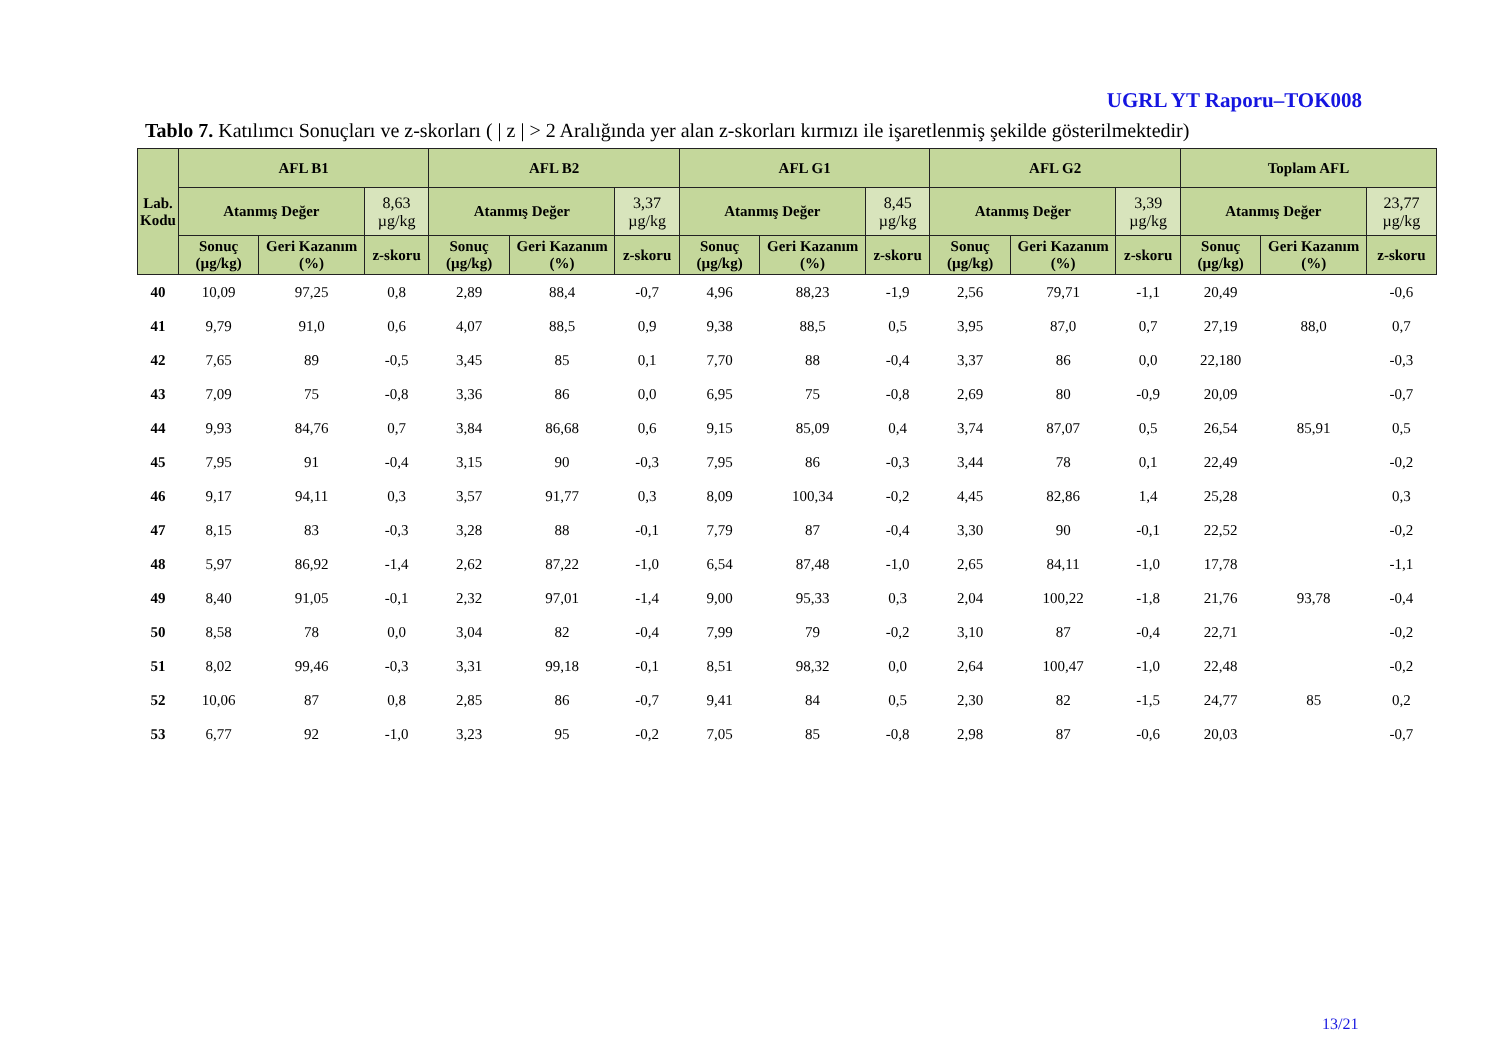UGRL YT Raporu–TOK008
Tablo 7. Katılımcı Sonuçları ve z-skorları ( | z | > 2 Aralığında yer alan z-skorları kırmızı ile işaretlenmiş şekilde gösterilmektedir)
| Lab. Kodu | AFL B1 | | | AFL B2 | | | AFL G1 | | | AFL G2 | | | Toplam AFL | | |
| --- | --- | --- | --- | --- | --- | --- | --- | --- | --- | --- | --- | --- | --- | --- | --- |
| | Atanmış Değer | | 8,63 µg/kg | Atanmış Değer | | 3,37 µg/kg | Atanmış Değer | | 8,45 µg/kg | Atanmış Değer | | 3,39 µg/kg | Atanmış Değer | | 23,77 µg/kg |
| | Sonuç (µg/kg) | Geri Kazanım (%) | z-skoru | Sonuç (µg/kg) | Geri Kazanım (%) | z-skoru | Sonuç (µg/kg) | Geri Kazanım (%) | z-skoru | Sonuç (µg/kg) | Geri Kazanım (%) | z-skoru | Sonuç (µg/kg) | Geri Kazanım (%) | z-skoru |
| 40 | 10,09 | 97,25 | 0,8 | 2,89 | 88,4 | -0,7 | 4,96 | 88,23 | -1,9 | 2,56 | 79,71 | -1,1 | 20,49 | | -0,6 |
| 41 | 9,79 | 91,0 | 0,6 | 4,07 | 88,5 | 0,9 | 9,38 | 88,5 | 0,5 | 3,95 | 87,0 | 0,7 | 27,19 | 88,0 | 0,7 |
| 42 | 7,65 | 89 | -0,5 | 3,45 | 85 | 0,1 | 7,70 | 88 | -0,4 | 3,37 | 86 | 0,0 | 22,180 | | -0,3 |
| 43 | 7,09 | 75 | -0,8 | 3,36 | 86 | 0,0 | 6,95 | 75 | -0,8 | 2,69 | 80 | -0,9 | 20,09 | | -0,7 |
| 44 | 9,93 | 84,76 | 0,7 | 3,84 | 86,68 | 0,6 | 9,15 | 85,09 | 0,4 | 3,74 | 87,07 | 0,5 | 26,54 | 85,91 | 0,5 |
| 45 | 7,95 | 91 | -0,4 | 3,15 | 90 | -0,3 | 7,95 | 86 | -0,3 | 3,44 | 78 | 0,1 | 22,49 | | -0,2 |
| 46 | 9,17 | 94,11 | 0,3 | 3,57 | 91,77 | 0,3 | 8,09 | 100,34 | -0,2 | 4,45 | 82,86 | 1,4 | 25,28 | | 0,3 |
| 47 | 8,15 | 83 | -0,3 | 3,28 | 88 | -0,1 | 7,79 | 87 | -0,4 | 3,30 | 90 | -0,1 | 22,52 | | -0,2 |
| 48 | 5,97 | 86,92 | -1,4 | 2,62 | 87,22 | -1,0 | 6,54 | 87,48 | -1,0 | 2,65 | 84,11 | -1,0 | 17,78 | | -1,1 |
| 49 | 8,40 | 91,05 | -0,1 | 2,32 | 97,01 | -1,4 | 9,00 | 95,33 | 0,3 | 2,04 | 100,22 | -1,8 | 21,76 | 93,78 | -0,4 |
| 50 | 8,58 | 78 | 0,0 | 3,04 | 82 | -0,4 | 7,99 | 79 | -0,2 | 3,10 | 87 | -0,4 | 22,71 | | -0,2 |
| 51 | 8,02 | 99,46 | -0,3 | 3,31 | 99,18 | -0,1 | 8,51 | 98,32 | 0,0 | 2,64 | 100,47 | -1,0 | 22,48 | | -0,2 |
| 52 | 10,06 | 87 | 0,8 | 2,85 | 86 | -0,7 | 9,41 | 84 | 0,5 | 2,30 | 82 | -1,5 | 24,77 | 85 | 0,2 |
| 53 | 6,77 | 92 | -1,0 | 3,23 | 95 | -0,2 | 7,05 | 85 | -0,8 | 2,98 | 87 | -0,6 | 20,03 | | -0,7 |
13/21